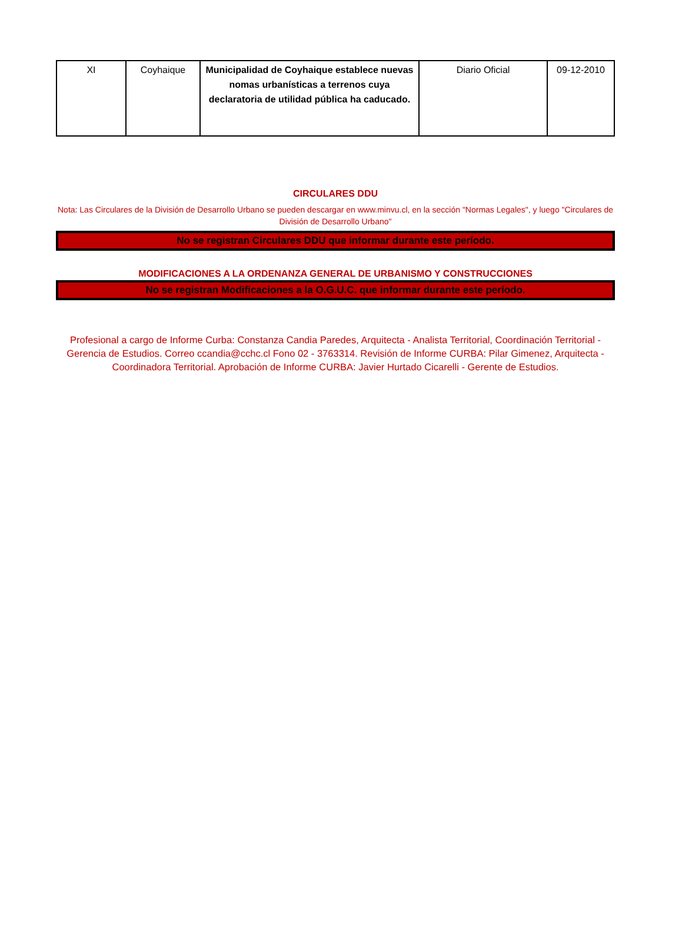| XI | Coyhaique | Municipalidad de Coyhaique establece nuevas nomas urbanísticas a terrenos cuya declaratoria de utilidad pública ha caducado. | Diario Oficial | 09-12-2010 |
CIRCULARES DDU
Nota: Las Circulares de la División de Desarrollo Urbano se pueden descargar en www.minvu.cl, en la sección "Normas Legales", y luego "Circulares de División de Desarrollo Urbano"
No se registran Circulares DDU que informar durante este período.
MODIFICACIONES A LA ORDENANZA GENERAL DE URBANISMO Y CONSTRUCCIONES
No se registran Modificaciones a la O.G.U.C. que informar durante este período.
Profesional a cargo de Informe Curba: Constanza Candia Paredes, Arquitecta - Analista Territorial, Coordinación Territorial - Gerencia de Estudios. Correo ccandia@cchc.cl Fono 02 - 3763314. Revisión de Informe CURBA: Pilar Gimenez, Arquitecta - Coordinadora Territorial. Aprobación de Informe CURBA: Javier Hurtado Cicarelli - Gerente de Estudios.